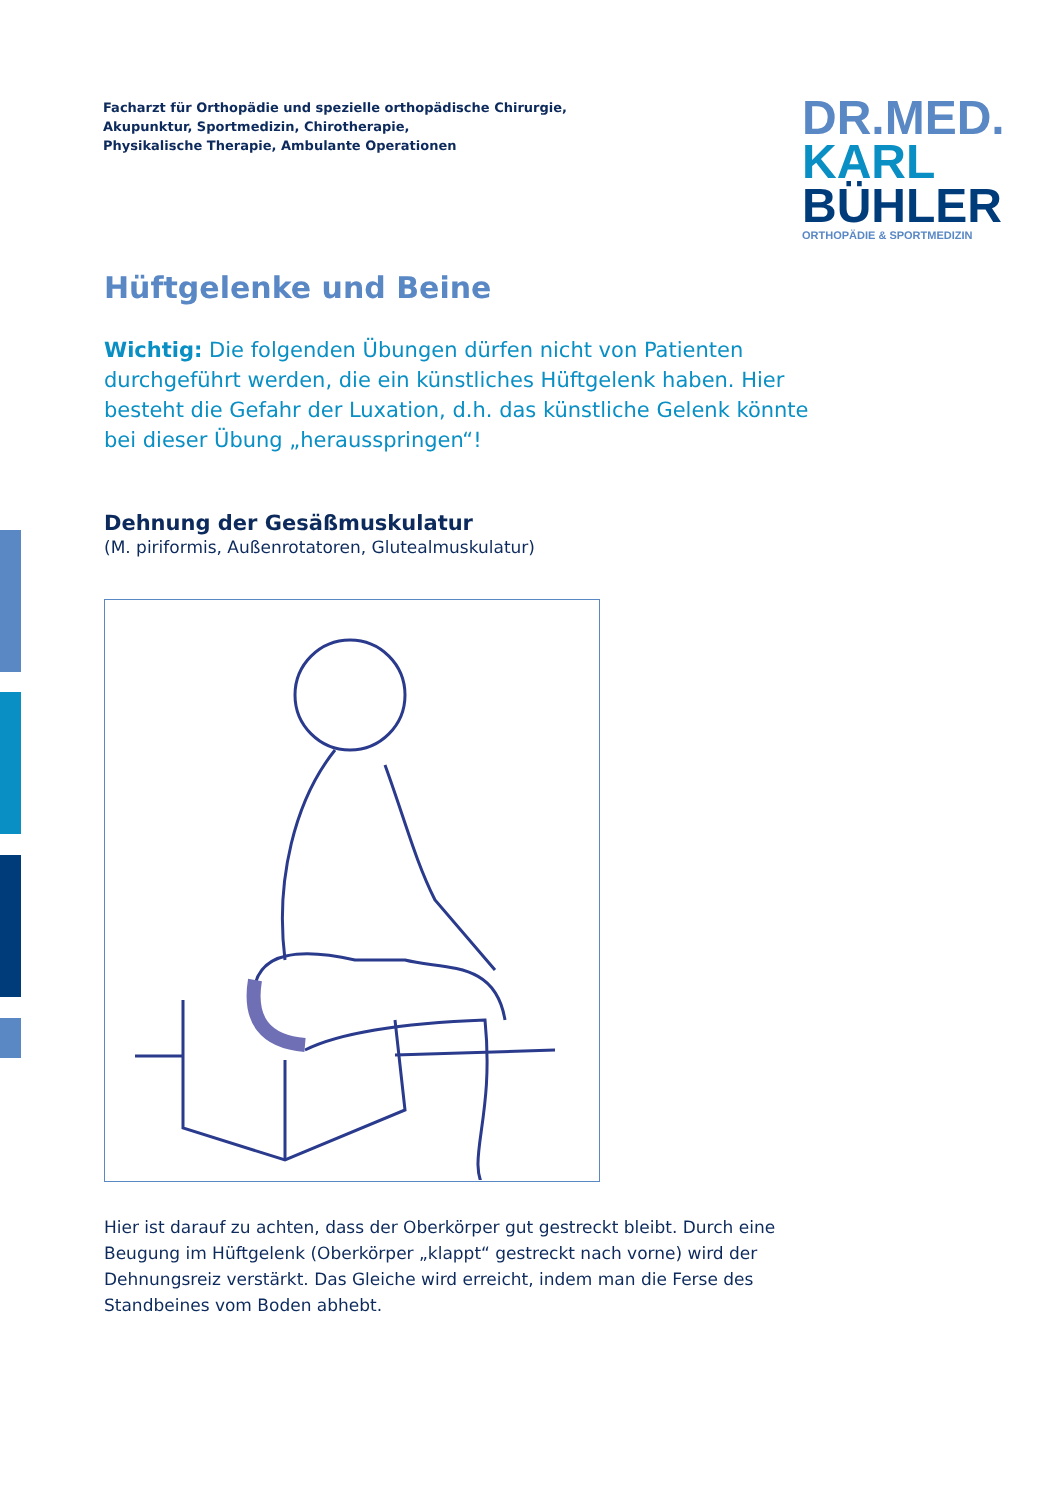Facharzt für Orthopädie und spezielle orthopädische Chirurgie,
Akupunktur, Sportmedizin, Chirotherapie,
Physikalische Therapie, Ambulante Operationen
DR.MED.
KARL
BÜHLER
ORTHOPÄDIE & SPORTMEDIZIN
Hüftgelenke und Beine
Wichtig: Die folgenden Übungen dürfen nicht von Patienten durchgeführt werden, die ein künstliches Hüftgelenk haben. Hier besteht die Gefahr der Luxation, d.h. das künstliche Gelenk könnte bei dieser Übung „herausspringen“!
Dehnung der Gesäßmuskulatur
(M. piriformis, Außenrotatoren, Glutealmuskulatur)
Hier ist darauf zu achten, dass der Oberkörper gut gestreckt bleibt. Durch eine Beugung im Hüftgelenk (Oberkörper „klappt“ gestreckt nach vorne) wird der Dehnungsreiz verstärkt. Das Gleiche wird erreicht, indem man die Ferse des Standbeines vom Boden abhebt.